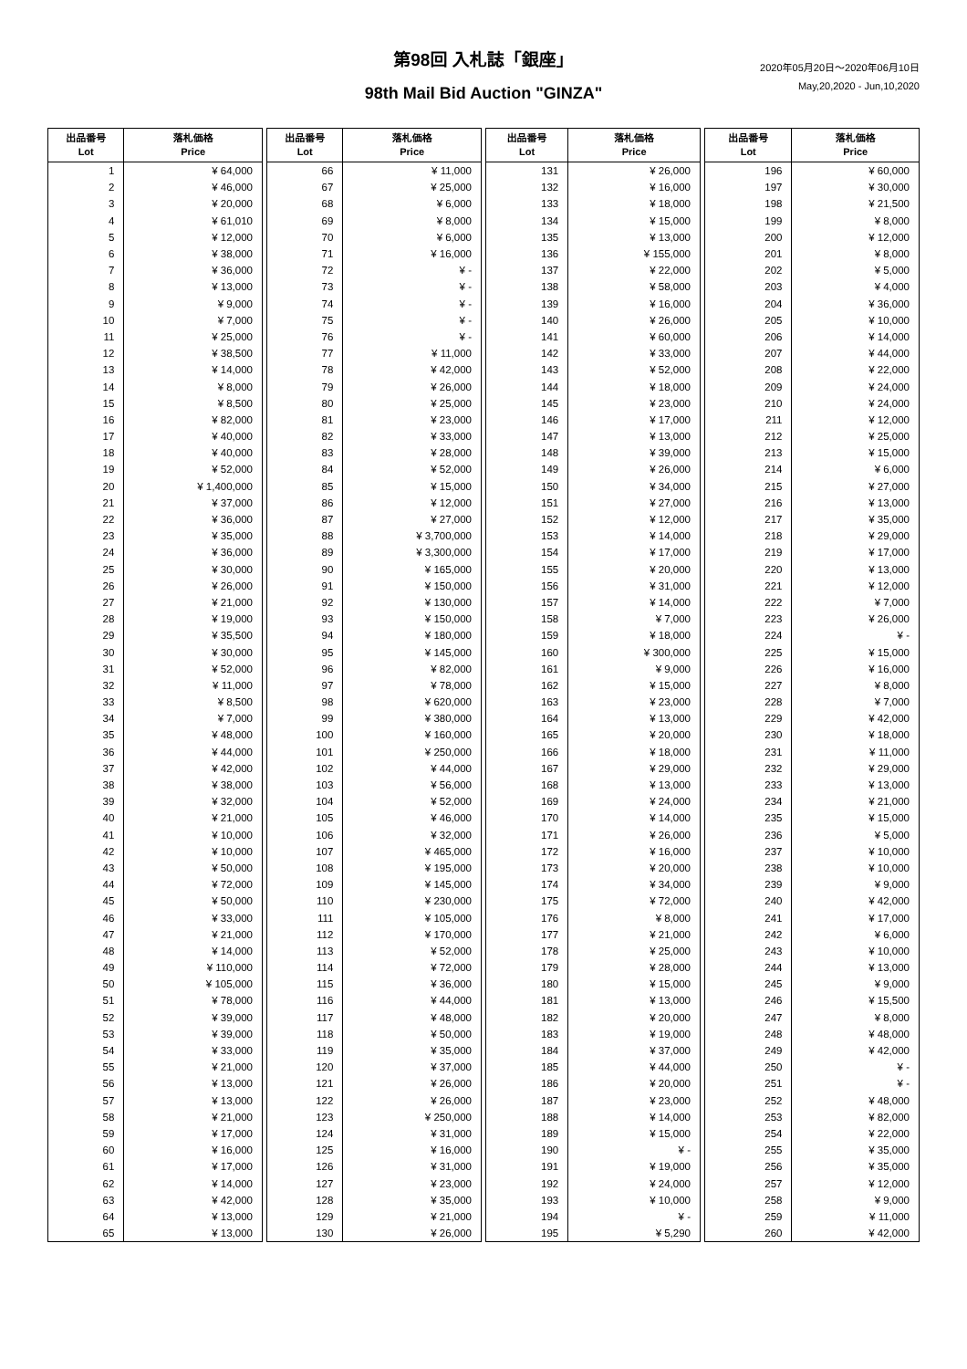第98回 入札誌「銀座」
2020年05月20日～2020年06月10日
May,20,2020 - Jun,10,2020
98th Mail Bid Auction "GINZA"
| 出品番号 Lot | 落札価格 Price |
| --- | --- |
| 1 | ¥ 64,000 |
| 2 | ¥ 46,000 |
| 3 | ¥ 20,000 |
| 4 | ¥ 61,010 |
| 5 | ¥ 12,000 |
| 6 | ¥ 38,000 |
| 7 | ¥ 36,000 |
| 8 | ¥ 13,000 |
| 9 | ¥ 9,000 |
| 10 | ¥ 7,000 |
| 11 | ¥ 25,000 |
| 12 | ¥ 38,500 |
| 13 | ¥ 14,000 |
| 14 | ¥ 8,000 |
| 15 | ¥ 8,500 |
| 16 | ¥ 82,000 |
| 17 | ¥ 40,000 |
| 18 | ¥ 40,000 |
| 19 | ¥ 52,000 |
| 20 | ¥ 1,400,000 |
| 21 | ¥ 37,000 |
| 22 | ¥ 36,000 |
| 23 | ¥ 35,000 |
| 24 | ¥ 36,000 |
| 25 | ¥ 30,000 |
| 26 | ¥ 26,000 |
| 27 | ¥ 21,000 |
| 28 | ¥ 19,000 |
| 29 | ¥ 35,500 |
| 30 | ¥ 30,000 |
| 31 | ¥ 52,000 |
| 32 | ¥ 11,000 |
| 33 | ¥ 8,500 |
| 34 | ¥ 7,000 |
| 35 | ¥ 48,000 |
| 36 | ¥ 44,000 |
| 37 | ¥ 42,000 |
| 38 | ¥ 38,000 |
| 39 | ¥ 32,000 |
| 40 | ¥ 21,000 |
| 41 | ¥ 10,000 |
| 42 | ¥ 10,000 |
| 43 | ¥ 50,000 |
| 44 | ¥ 72,000 |
| 45 | ¥ 50,000 |
| 46 | ¥ 33,000 |
| 47 | ¥ 21,000 |
| 48 | ¥ 14,000 |
| 49 | ¥ 110,000 |
| 50 | ¥ 105,000 |
| 51 | ¥ 78,000 |
| 52 | ¥ 39,000 |
| 53 | ¥ 39,000 |
| 54 | ¥ 33,000 |
| 55 | ¥ 21,000 |
| 56 | ¥ 13,000 |
| 57 | ¥ 13,000 |
| 58 | ¥ 21,000 |
| 59 | ¥ 17,000 |
| 60 | ¥ 16,000 |
| 61 | ¥ 17,000 |
| 62 | ¥ 14,000 |
| 63 | ¥ 42,000 |
| 64 | ¥ 13,000 |
| 65 | ¥ 13,000 |
| 出品番号 Lot | 落札価格 Price |
| --- | --- |
| 66 | ¥ 11,000 |
| 67 | ¥ 25,000 |
| 68 | ¥ 6,000 |
| 69 | ¥ 8,000 |
| 70 | ¥ 6,000 |
| 71 | ¥ 16,000 |
| 72 | ¥ - |
| 73 | ¥ - |
| 74 | ¥ - |
| 75 | ¥ - |
| 76 | ¥ - |
| 77 | ¥ 11,000 |
| 78 | ¥ 42,000 |
| 79 | ¥ 26,000 |
| 80 | ¥ 25,000 |
| 81 | ¥ 23,000 |
| 82 | ¥ 33,000 |
| 83 | ¥ 28,000 |
| 84 | ¥ 52,000 |
| 85 | ¥ 15,000 |
| 86 | ¥ 12,000 |
| 87 | ¥ 27,000 |
| 88 | ¥ 3,700,000 |
| 89 | ¥ 3,300,000 |
| 90 | ¥ 165,000 |
| 91 | ¥ 150,000 |
| 92 | ¥ 130,000 |
| 93 | ¥ 150,000 |
| 94 | ¥ 180,000 |
| 95 | ¥ 145,000 |
| 96 | ¥ 82,000 |
| 97 | ¥ 78,000 |
| 98 | ¥ 620,000 |
| 99 | ¥ 380,000 |
| 100 | ¥ 160,000 |
| 101 | ¥ 250,000 |
| 102 | ¥ 44,000 |
| 103 | ¥ 56,000 |
| 104 | ¥ 52,000 |
| 105 | ¥ 46,000 |
| 106 | ¥ 32,000 |
| 107 | ¥ 465,000 |
| 108 | ¥ 195,000 |
| 109 | ¥ 145,000 |
| 110 | ¥ 230,000 |
| 111 | ¥ 105,000 |
| 112 | ¥ 170,000 |
| 113 | ¥ 52,000 |
| 114 | ¥ 72,000 |
| 115 | ¥ 36,000 |
| 116 | ¥ 44,000 |
| 117 | ¥ 48,000 |
| 118 | ¥ 50,000 |
| 119 | ¥ 35,000 |
| 120 | ¥ 37,000 |
| 121 | ¥ 26,000 |
| 122 | ¥ 26,000 |
| 123 | ¥ 250,000 |
| 124 | ¥ 31,000 |
| 125 | ¥ 16,000 |
| 126 | ¥ 31,000 |
| 127 | ¥ 23,000 |
| 128 | ¥ 35,000 |
| 129 | ¥ 21,000 |
| 130 | ¥ 26,000 |
| 出品番号 Lot | 落札価格 Price |
| --- | --- |
| 131 | ¥ 26,000 |
| 132 | ¥ 16,000 |
| 133 | ¥ 18,000 |
| 134 | ¥ 15,000 |
| 135 | ¥ 13,000 |
| 136 | ¥ 155,000 |
| 137 | ¥ 22,000 |
| 138 | ¥ 58,000 |
| 139 | ¥ 16,000 |
| 140 | ¥ 26,000 |
| 141 | ¥ 60,000 |
| 142 | ¥ 33,000 |
| 143 | ¥ 52,000 |
| 144 | ¥ 18,000 |
| 145 | ¥ 23,000 |
| 146 | ¥ 17,000 |
| 147 | ¥ 13,000 |
| 148 | ¥ 39,000 |
| 149 | ¥ 26,000 |
| 150 | ¥ 34,000 |
| 151 | ¥ 27,000 |
| 152 | ¥ 12,000 |
| 153 | ¥ 14,000 |
| 154 | ¥ 17,000 |
| 155 | ¥ 20,000 |
| 156 | ¥ 31,000 |
| 157 | ¥ 14,000 |
| 158 | ¥ 7,000 |
| 159 | ¥ 18,000 |
| 160 | ¥ 300,000 |
| 161 | ¥ 9,000 |
| 162 | ¥ 15,000 |
| 163 | ¥ 23,000 |
| 164 | ¥ 13,000 |
| 165 | ¥ 20,000 |
| 166 | ¥ 18,000 |
| 167 | ¥ 29,000 |
| 168 | ¥ 13,000 |
| 169 | ¥ 24,000 |
| 170 | ¥ 14,000 |
| 171 | ¥ 26,000 |
| 172 | ¥ 16,000 |
| 173 | ¥ 20,000 |
| 174 | ¥ 34,000 |
| 175 | ¥ 72,000 |
| 176 | ¥ 8,000 |
| 177 | ¥ 21,000 |
| 178 | ¥ 25,000 |
| 179 | ¥ 28,000 |
| 180 | ¥ 15,000 |
| 181 | ¥ 13,000 |
| 182 | ¥ 20,000 |
| 183 | ¥ 19,000 |
| 184 | ¥ 37,000 |
| 185 | ¥ 44,000 |
| 186 | ¥ 20,000 |
| 187 | ¥ 23,000 |
| 188 | ¥ 14,000 |
| 189 | ¥ 15,000 |
| 190 | ¥ - |
| 191 | ¥ 19,000 |
| 192 | ¥ 24,000 |
| 193 | ¥ 10,000 |
| 194 | ¥ - |
| 195 | ¥ 5,290 |
| 出品番号 Lot | 落札価格 Price |
| --- | --- |
| 196 | ¥ 60,000 |
| 197 | ¥ 30,000 |
| 198 | ¥ 21,500 |
| 199 | ¥ 8,000 |
| 200 | ¥ 12,000 |
| 201 | ¥ 8,000 |
| 202 | ¥ 5,000 |
| 203 | ¥ 4,000 |
| 204 | ¥ 36,000 |
| 205 | ¥ 10,000 |
| 206 | ¥ 14,000 |
| 207 | ¥ 44,000 |
| 208 | ¥ 22,000 |
| 209 | ¥ 24,000 |
| 210 | ¥ 24,000 |
| 211 | ¥ 12,000 |
| 212 | ¥ 25,000 |
| 213 | ¥ 15,000 |
| 214 | ¥ 6,000 |
| 215 | ¥ 27,000 |
| 216 | ¥ 13,000 |
| 217 | ¥ 35,000 |
| 218 | ¥ 29,000 |
| 219 | ¥ 17,000 |
| 220 | ¥ 13,000 |
| 221 | ¥ 12,000 |
| 222 | ¥ 7,000 |
| 223 | ¥ 26,000 |
| 224 | ¥ - |
| 225 | ¥ 15,000 |
| 226 | ¥ 16,000 |
| 227 | ¥ 8,000 |
| 228 | ¥ 7,000 |
| 229 | ¥ 42,000 |
| 230 | ¥ 18,000 |
| 231 | ¥ 11,000 |
| 232 | ¥ 29,000 |
| 233 | ¥ 13,000 |
| 234 | ¥ 21,000 |
| 235 | ¥ 15,000 |
| 236 | ¥ 5,000 |
| 237 | ¥ 10,000 |
| 238 | ¥ 10,000 |
| 239 | ¥ 9,000 |
| 240 | ¥ 42,000 |
| 241 | ¥ 17,000 |
| 242 | ¥ 6,000 |
| 243 | ¥ 10,000 |
| 244 | ¥ 13,000 |
| 245 | ¥ 9,000 |
| 246 | ¥ 15,500 |
| 247 | ¥ 8,000 |
| 248 | ¥ 48,000 |
| 249 | ¥ 42,000 |
| 250 | ¥ - |
| 251 | ¥ - |
| 252 | ¥ 48,000 |
| 253 | ¥ 82,000 |
| 254 | ¥ 22,000 |
| 255 | ¥ 35,000 |
| 256 | ¥ 35,000 |
| 257 | ¥ 12,000 |
| 258 | ¥ 9,000 |
| 259 | ¥ 11,000 |
| 260 | ¥ 42,000 |